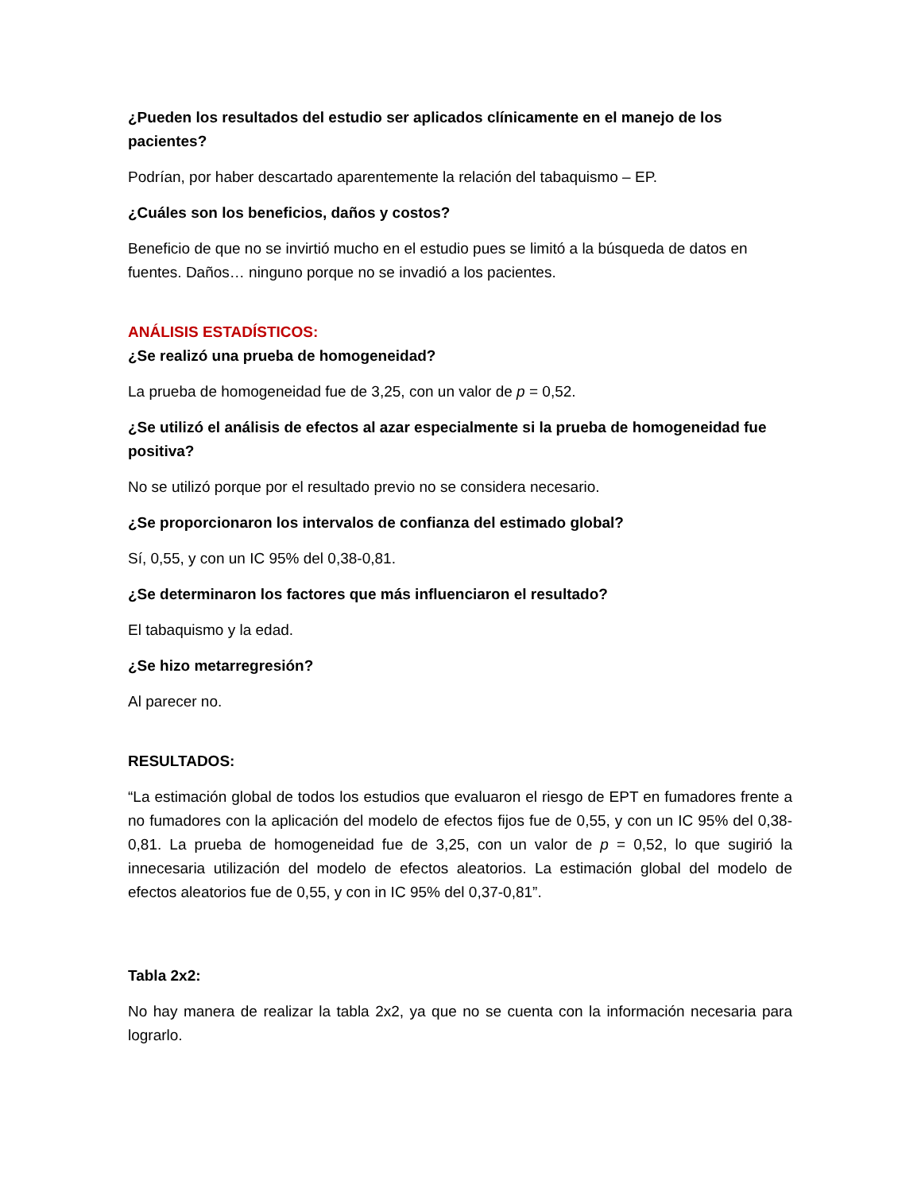¿Pueden los resultados del estudio ser aplicados clínicamente en el manejo de los pacientes?
Podrían, por haber descartado aparentemente la relación del tabaquismo – EP.
¿Cuáles son los beneficios, daños y costos?
Beneficio de que no se invirtió mucho en el estudio pues se limitó a la búsqueda de datos en fuentes. Daños… ninguno porque no se invadió a los pacientes.
ANÁLISIS ESTADÍSTICOS:
¿Se realizó una prueba de homogeneidad?
La prueba de homogeneidad fue de 3,25, con un valor de p = 0,52.
¿Se utilizó el análisis de efectos al azar especialmente si la prueba de homogeneidad fue positiva?
No se utilizó porque por el resultado previo no se considera necesario.
¿Se proporcionaron los intervalos de confianza del estimado global?
Sí, 0,55, y con un IC 95% del 0,38-0,81.
¿Se determinaron los factores que más influenciaron el resultado?
El tabaquismo y la edad.
¿Se hizo metarregresión?
Al parecer no.
RESULTADOS:
“La estimación global de todos los estudios que evaluaron el riesgo de EPT en fumadores frente a no fumadores con la aplicación del modelo de efectos fijos fue de 0,55, y con un IC 95% del 0,38-0,81. La prueba de homogeneidad fue de 3,25, con un valor de p = 0,52, lo que sugirió la innecesaria utilización del modelo de efectos aleatorios. La estimación global del modelo de efectos aleatorios fue de 0,55, y con in IC 95% del 0,37-0,81”.
Tabla 2x2:
No hay manera de realizar la tabla 2x2, ya que no se cuenta con la información necesaria para lograrlo.